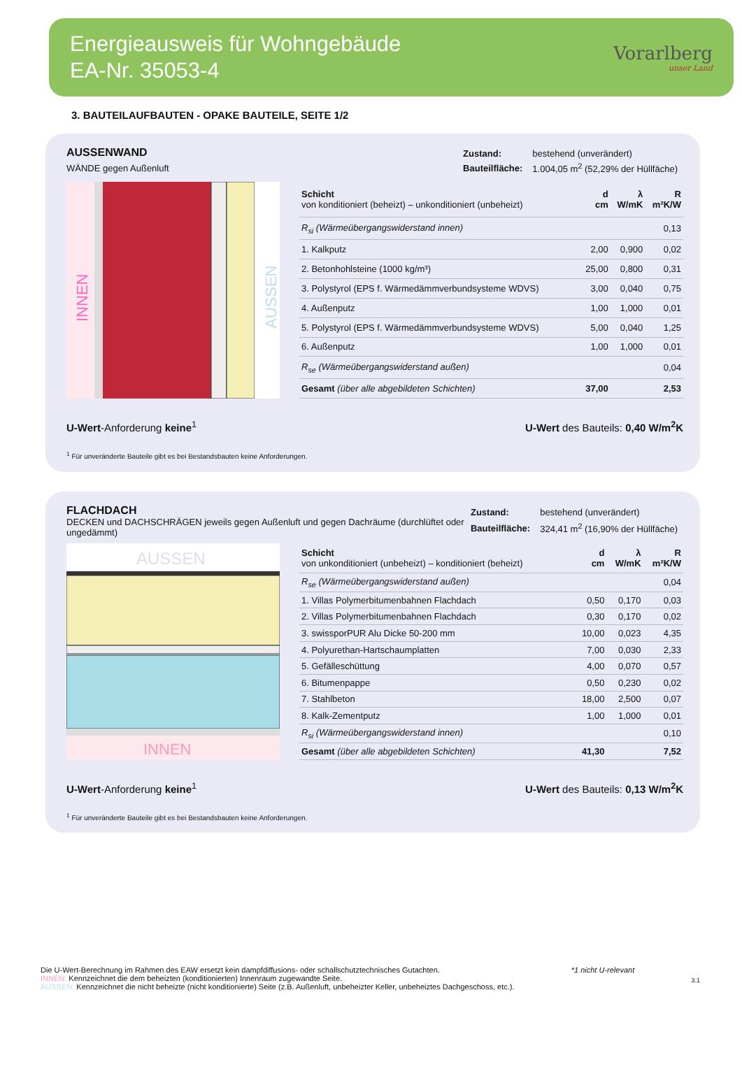Energieausweis für Wohngebäude
EA-Nr. 35053-4
Vorarlberg
unser Land
3. BAUTEILAUFBAUTEN - OPAKE BAUTEILE, SEITE 1/2
AUSSENWAND
WÄNDE gegen Außenluft
| Zustand: | bestehend (unverändert) |
| Bauteilfläche: | 1.004,05 m<sup>2</sup> (52,29% der Hüllfäche) |
INNEN
AUSSEN
| Schicht von konditioniert (beheizt) – unkonditioniert (unbeheizt) | d cm | λ W/mK | R m²K/W |
| --- | --- | --- | --- |
| R<sub>si</sub> (Wärmeübergangswiderstand innen) | | | 0,13 |
| 1. Kalkputz | 2,00 | 0,900 | 0,02 |
| 2. Betonhohlsteine (1000 kg/m³) | 25,00 | 0,800 | 0,31 |
| 3. Polystyrol (EPS f. Wärmedämmverbundsysteme WDVS) | 3,00 | 0,040 | 0,75 |
| 4. Außenputz | 1,00 | 1,000 | 0,01 |
| 5. Polystyrol (EPS f. Wärmedämmverbundsysteme WDVS) | 5,00 | 0,040 | 1,25 |
| 6. Außenputz | 1,00 | 1,000 | 0,01 |
| R<sub>se</sub> (Wärmeübergangswiderstand außen) | | | 0,04 |
| Gesamt (über alle abgebildeten Schichten) | 37,00 | | 2,53 |
U-Wert-Anforderung keine<sup>1</sup> U-Wert des Bauteils: 0,40 W/m<sup>2</sup>K
<sup>1</sup> Für unveränderte Bauteile gibt es bei Bestandsbauten keine Anforderungen.
FLACHDACH
DECKEN und DACHSCHRÄGEN jeweils gegen Außenluft und gegen Dachräume (durchlüftet oder ungedämmt)
| Zustand: | bestehend (unverändert) |
| Bauteilfläche: | 324,41 m<sup>2</sup> (16,90% der Hüllfäche) |
AUSSEN
INNEN
| Schicht von unkonditioniert (unbeheizt) – konditioniert (beheizt) | d cm | λ W/mK | R m²K/W |
| --- | --- | --- | --- |
| R<sub>se</sub> (Wärmeübergangswiderstand außen) | | | 0,04 |
| 1. Villas Polymerbitumenbahnen Flachdach | 0,50 | 0,170 | 0,03 |
| 2. Villas Polymerbitumenbahnen Flachdach | 0,30 | 0,170 | 0,02 |
| 3. swissporPUR Alu Dicke 50-200 mm | 10,00 | 0,023 | 4,35 |
| 4. Polyurethan-Hartschaumplatten | 7,00 | 0,030 | 2,33 |
| 5. Gefälleschüttung | 4,00 | 0,070 | 0,57 |
| 6. Bitumenpappe | 0,50 | 0,230 | 0,02 |
| 7. Stahlbeton | 18,00 | 2,500 | 0,07 |
| 8. Kalk-Zementputz | 1,00 | 1,000 | 0,01 |
| R<sub>si</sub> (Wärmeübergangswiderstand innen) | | | 0,10 |
| Gesamt (über alle abgebildeten Schichten) | 41,30 | | 7,52 |
U-Wert-Anforderung keine<sup>1</sup> U-Wert des Bauteils: 0,13 W/m<sup>2</sup>K
<sup>1</sup> Für unveränderte Bauteile gibt es bei Bestandsbauten keine Anforderungen.
Die U-Wert-Berechnung im Rahmen des EAW ersetzt kein dampfdiffusions- oder schallschutztechnisches Gutachten.
INNEN: Kennzeichnet die dem beheizten (konditionierten) Innenraum zugewandte Seite.
AUSSEN: Kennzeichnet die nicht beheizte (nicht konditionierte) Seite (z.B. Außenluft, unbeheizter Keller, unbeheiztes Dachgeschoss, etc.).
*1 nicht U-relevant
3.1